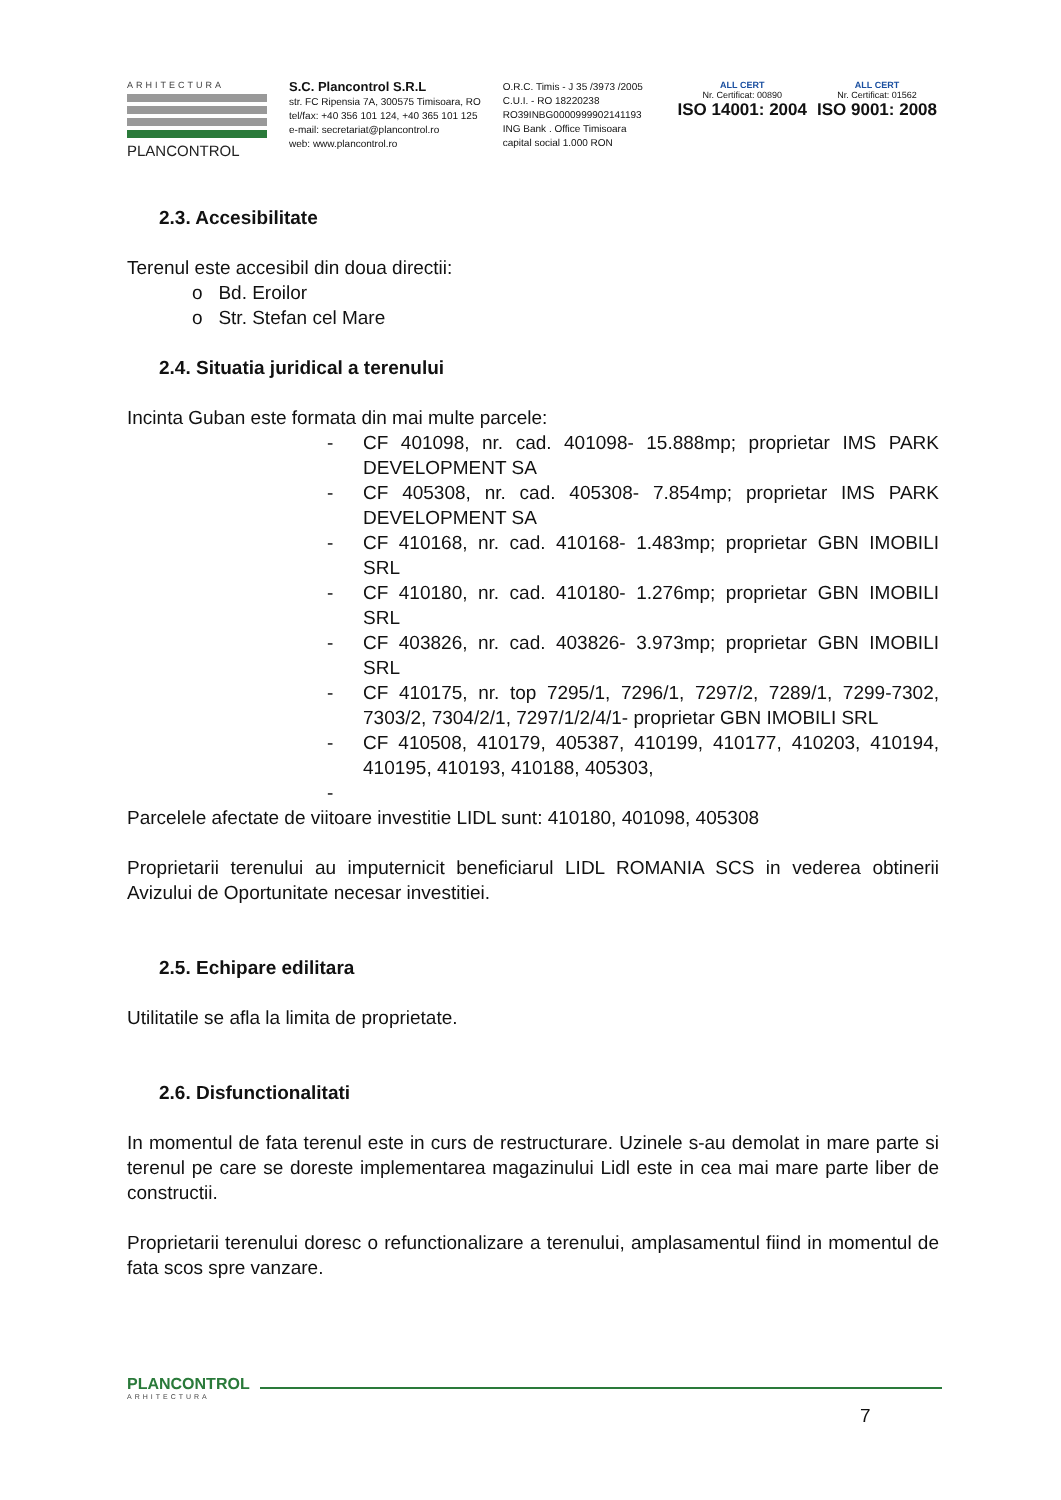ARHITECTURA
PLANCONTROL
S.C. Plancontrol S.R.L
str. FC Ripensia 7A, 300575 Timisoara, RO
tel/fax: +40 356 101 124, +40 365 101 125
e-mail: secretariat@plancontrol.ro
web: www.plancontrol.ro
O.R.C. Timis - J 35 /3973 /2005
C.U.I. - RO 18220238
RO39INBG0000999902141193
ING Bank . Office Timisoara
capital social 1.000 RON
ALL CERT
Nr. Certificat: 00890
ISO 14001: 2004
ALL CERT
Nr. Certificat: 01562
ISO 9001: 2008
2.3. Accesibilitate
Terenul este accesibil din doua directii:
o Bd. Eroilor
o Str. Stefan cel Mare
2.4. Situatia juridical a terenului
Incinta Guban este formata din mai multe parcele:
- CF 401098, nr. cad. 401098- 15.888mp; proprietar IMS PARK DEVELOPMENT SA
- CF 405308, nr. cad. 405308- 7.854mp; proprietar IMS PARK DEVELOPMENT SA
- CF 410168, nr. cad. 410168- 1.483mp; proprietar GBN IMOBILI SRL
- CF 410180, nr. cad. 410180- 1.276mp; proprietar GBN IMOBILI SRL
- CF 403826, nr. cad. 403826- 3.973mp; proprietar GBN IMOBILI SRL
- CF 410175, nr. top 7295/1, 7296/1, 7297/2, 7289/1, 7299-7302, 7303/2, 7304/2/1, 7297/1/2/4/1- proprietar GBN IMOBILI SRL
- CF 410508, 410179, 405387, 410199, 410177, 410203, 410194, 410195, 410193, 410188, 405303,
-
Parcelele afectate de viitoare investitie LIDL sunt: 410180, 401098, 405308
Proprietarii terenului au imputernicit beneficiarul LIDL ROMANIA SCS in vederea obtinerii Avizului de Oportunitate necesar investitiei.
2.5. Echipare edilitara
Utilitatile se afla la limita de proprietate.
2.6. Disfunctionalitati
In momentul de fata terenul este in curs de restructurare. Uzinele s-au demolat in mare parte si terenul pe care se doreste implementarea magazinului Lidl este in cea mai mare parte liber de constructii.
Proprietarii terenului doresc o refunctionalizare a terenului, amplasamentul fiind in momentul de fata scos spre vanzare.
PLANCONTROL
ARHITECTURA
7